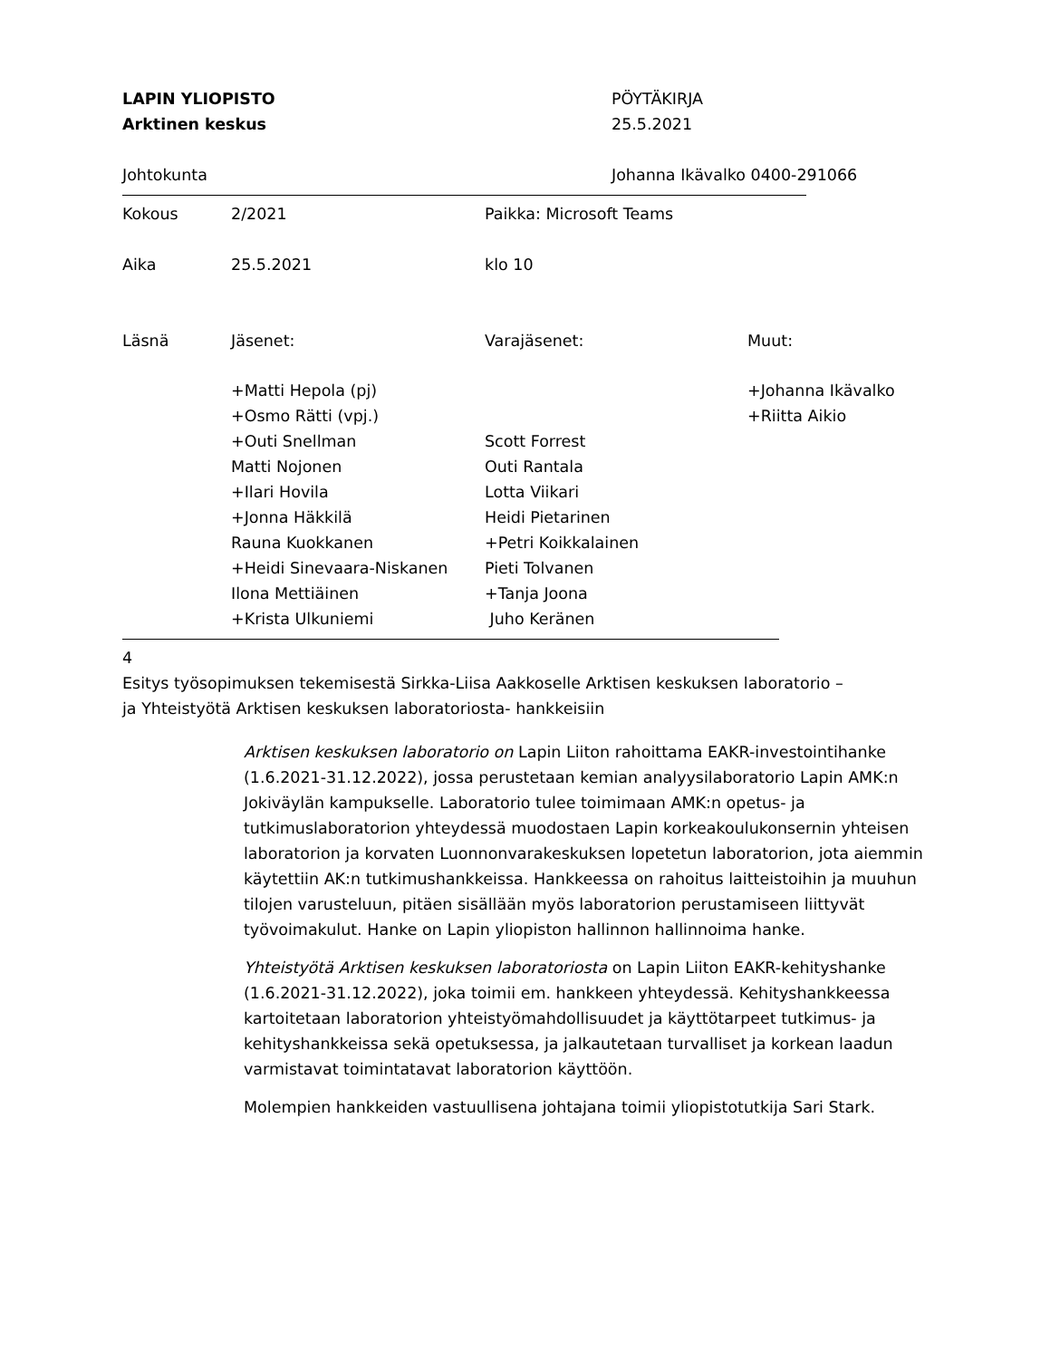LAPIN YLIOPISTO
Arktinen keskus
PÖYTÄKIRJA
25.5.2021
Johtokunta Johanna Ikävalko 0400-291066
| Kokous | 2/2021 | Paikka: Microsoft Teams | |
| Aika | 25.5.2021 | klo 10 | |
| Läsnä | Jäsenet: | Varajäsenet: | Muut: |
| | +Matti Hepola (pj) | | +Johanna Ikävalko |
| | +Osmo Rätti (vpj.) | | +Riitta Aikio |
| | +Outi Snellman | Scott Forrest | |
| | Matti Nojonen | Outi Rantala | |
| | +Ilari Hovila | Lotta Viikari | |
| | +Jonna Häkkilä | Heidi Pietarinen | |
| | Rauna Kuokkanen | +Petri Koikkalainen | |
| | +Heidi Sinevaara-Niskanen | Pieti Tolvanen | |
| | Ilona Mettiäinen | +Tanja Joona | |
| | +Krista Ulkuniemi | Juho Keränen | |
4
Esitys työsopimuksen tekemisestä Sirkka-Liisa Aakkoselle Arktisen keskuksen laboratorio –
ja Yhteistyötä Arktisen keskuksen laboratoriosta- hankkeisiin
Arktisen keskuksen laboratorio on Lapin Liiton rahoittama EAKR-investointihanke (1.6.2021-31.12.2022), jossa perustetaan kemian analyysilaboratorio Lapin AMK:n Jokiväylän kampukselle. Laboratorio tulee toimimaan AMK:n opetus- ja tutkimuslaboratorion yhteydessä muodostaen Lapin korkeakoulukonsernin yhteisen laboratorion ja korvaten Luonnonvarakeskuksen lopetetun laboratorion, jota aiemmin käytettiin AK:n tutkimushankkeissa. Hankkeessa on rahoitus laitteistoihin ja muuhun tilojen varusteluun, pitäen sisällään myös laboratorion perustamiseen liittyvät työvoimakulut. Hanke on Lapin yliopiston hallinnon hallinnoima hanke.
Yhteistyötä Arktisen keskuksen laboratoriosta on Lapin Liiton EAKR-kehityshanke (1.6.2021-31.12.2022), joka toimii em. hankkeen yhteydessä. Kehityshankkeessa kartoitetaan laboratorion yhteistyömahdollisuudet ja käyttötarpeet tutkimus- ja kehityshankkeissa sekä opetuksessa, ja jalkautetaan turvalliset ja korkean laadun varmistavat toimintatavat laboratorion käyttöön.
Molempien hankkeiden vastuullisena johtajana toimii yliopistotutkija Sari Stark.